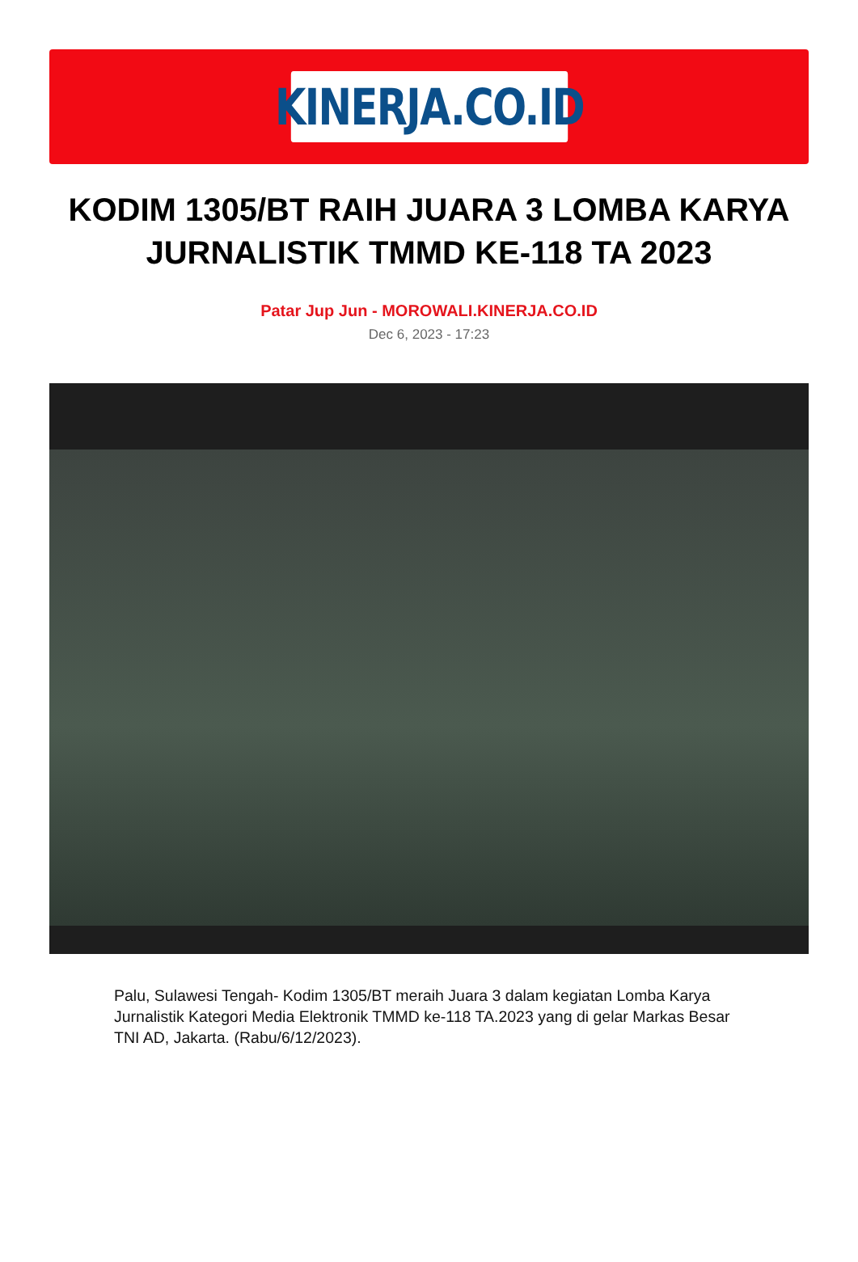KINERJA.CO.ID
KODIM 1305/BT RAIH JUARA 3 LOMBA KARYA JURNALISTIK TMMD KE-118 TA 2023
Patar Jup Jun - MOROWALI.KINERJA.CO.ID
Dec 6, 2023 - 17:23
Palu, Sulawesi Tengah- Kodim 1305/BT meraih Juara 3 dalam kegiatan Lomba Karya Jurnalistik Kategori Media Elektronik TMMD ke-118 TA.2023 yang di gelar Markas Besar TNI AD, Jakarta. (Rabu/6/12/2023).